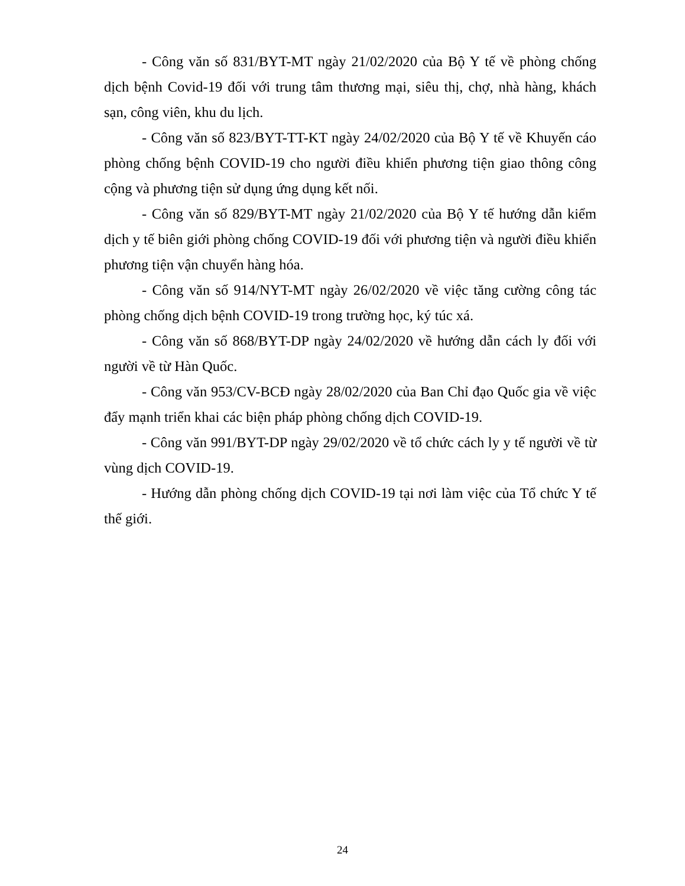- Công văn số 831/BYT-MT ngày 21/02/2020 của Bộ Y tế về phòng chống dịch bệnh Covid-19 đối với trung tâm thương mại, siêu thị, chợ, nhà hàng, khách sạn, công viên, khu du lịch.
- Công văn số 823/BYT-TT-KT ngày 24/02/2020 của Bộ Y tế về Khuyến cáo phòng chống bệnh COVID-19 cho người điều khiển phương tiện giao thông công cộng và phương tiện sử dụng ứng dụng kết nối.
- Công văn số 829/BYT-MT ngày 21/02/2020 của Bộ Y tế hướng dẫn kiểm dịch y tế biên giới phòng chống COVID-19 đối với phương tiện và người điều khiển phương tiện vận chuyển hàng hóa.
- Công văn số 914/NYT-MT ngày 26/02/2020 về việc tăng cường công tác phòng chống dịch bệnh COVID-19 trong trường học, ký túc xá.
- Công văn số 868/BYT-DP ngày 24/02/2020 về hướng dẫn cách ly đối với người về từ Hàn Quốc.
- Công văn 953/CV-BCĐ ngày 28/02/2020 của Ban Chỉ đạo Quốc gia về việc đẩy mạnh triển khai các biện pháp phòng chống dịch COVID-19.
- Công văn 991/BYT-DP ngày 29/02/2020 về tổ chức cách ly y tế người về từ vùng dịch COVID-19.
- Hướng dẫn phòng chống dịch COVID-19 tại nơi làm việc của Tổ chức Y tế thế giới.
24